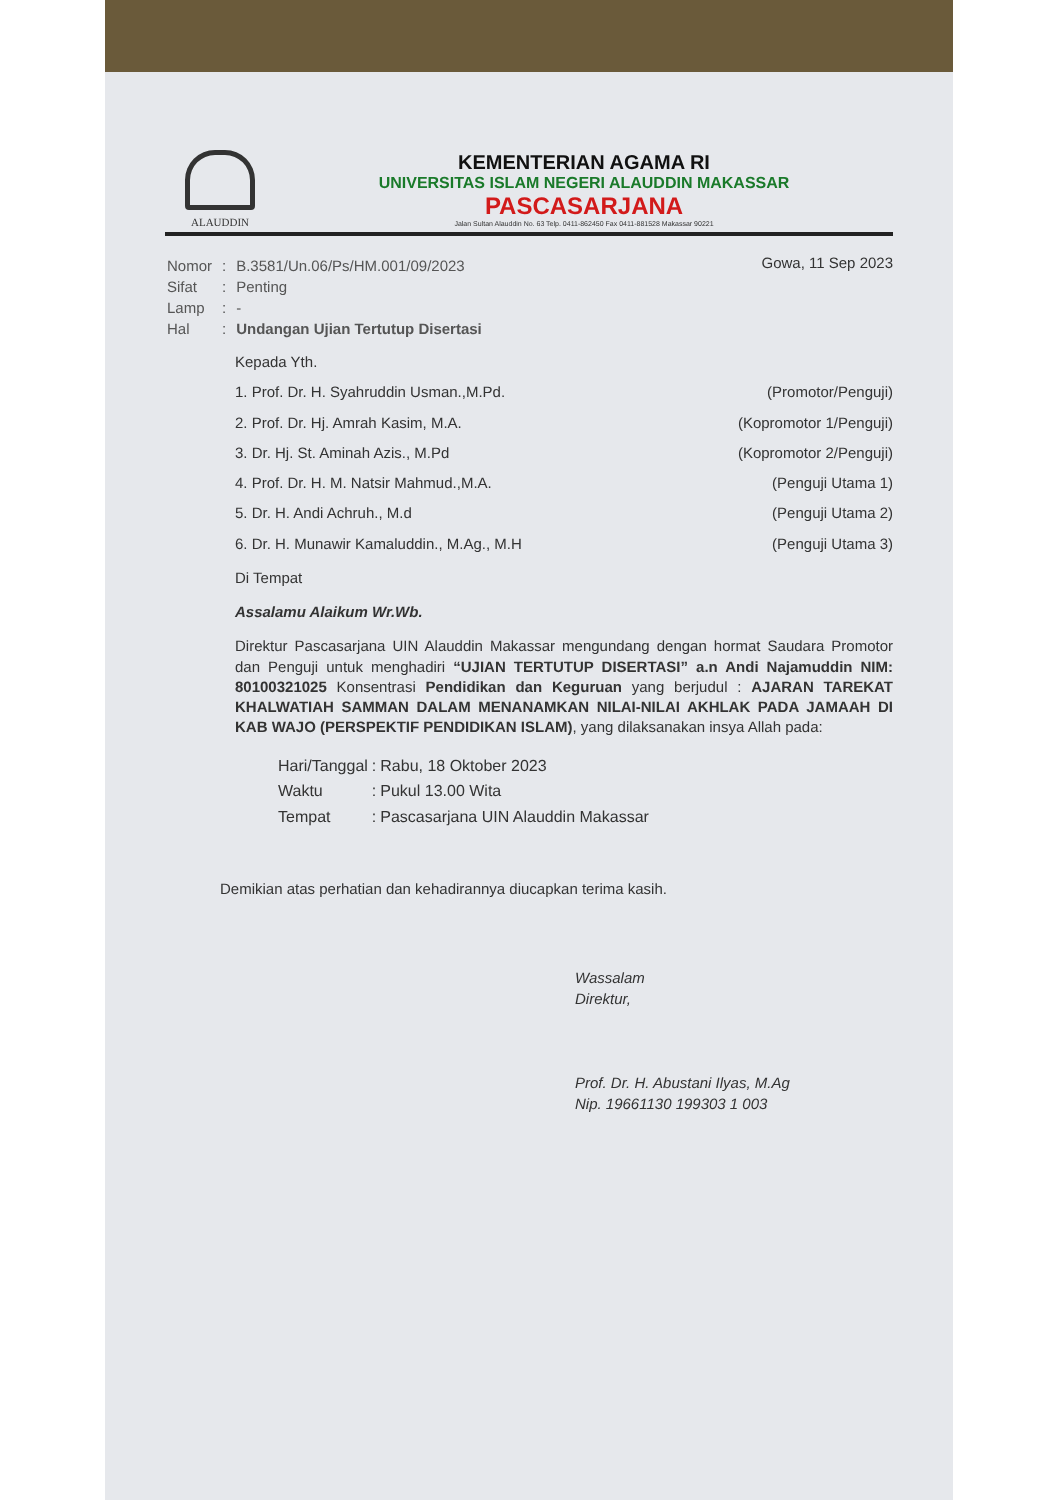ALAUDDIN
KEMENTERIAN AGAMA RI
UNIVERSITAS ISLAM NEGERI ALAUDDIN MAKASSAR
PASCASARJANA
Jalan Sultan Alauddin No. 63 Telp. 0411-862450 Fax 0411-881528 Makassar 90221
| Nomor | : | B.3581/Un.06/Ps/HM.001/09/2023 |
| Sifat | : | Penting |
| Lamp | : | - |
| Hal | : | Undangan Ujian Tertutup Disertasi |
Gowa, 11 Sep 2023
Kepada Yth.
1. Prof. Dr. H. Syahruddin Usman.,M.Pd. (Promotor/Penguji)
2. Prof. Dr. Hj. Amrah Kasim, M.A. (Kopromotor 1/Penguji)
3. Dr. Hj. St. Aminah Azis., M.Pd (Kopromotor 2/Penguji)
4. Prof. Dr. H. M. Natsir Mahmud.,M.A. (Penguji Utama 1)
5. Dr. H. Andi Achruh., M.d (Penguji Utama 2)
6. Dr. H. Munawir Kamaluddin., M.Ag., M.H (Penguji Utama 3)
Di Tempat
Assalamu Alaikum Wr.Wb.
Direktur Pascasarjana UIN Alauddin Makassar mengundang dengan hormat Saudara Promotor dan Penguji untuk menghadiri “UJIAN TERTUTUP DISERTASI” a.n Andi Najamuddin NIM: 80100321025 Konsentrasi Pendidikan dan Keguruan yang berjudul : AJARAN TAREKAT KHALWATIAH SAMMAN DALAM MENANAMKAN NILAI-NILAI AKHLAK PADA JAMAAH DI KAB WAJO (PERSPEKTIF PENDIDIKAN ISLAM), yang dilaksanakan insya Allah pada:
| Hari/Tanggal | : | Rabu, 18 Oktober 2023 |
| Waktu | : | Pukul 13.00 Wita |
| Tempat | : | Pascasarjana UIN Alauddin Makassar |
Demikian atas perhatian dan kehadirannya diucapkan terima kasih.
Wassalam
Direktur,
Prof. Dr. H. Abustani Ilyas, M.Ag
Nip. 19661130 199303 1 003